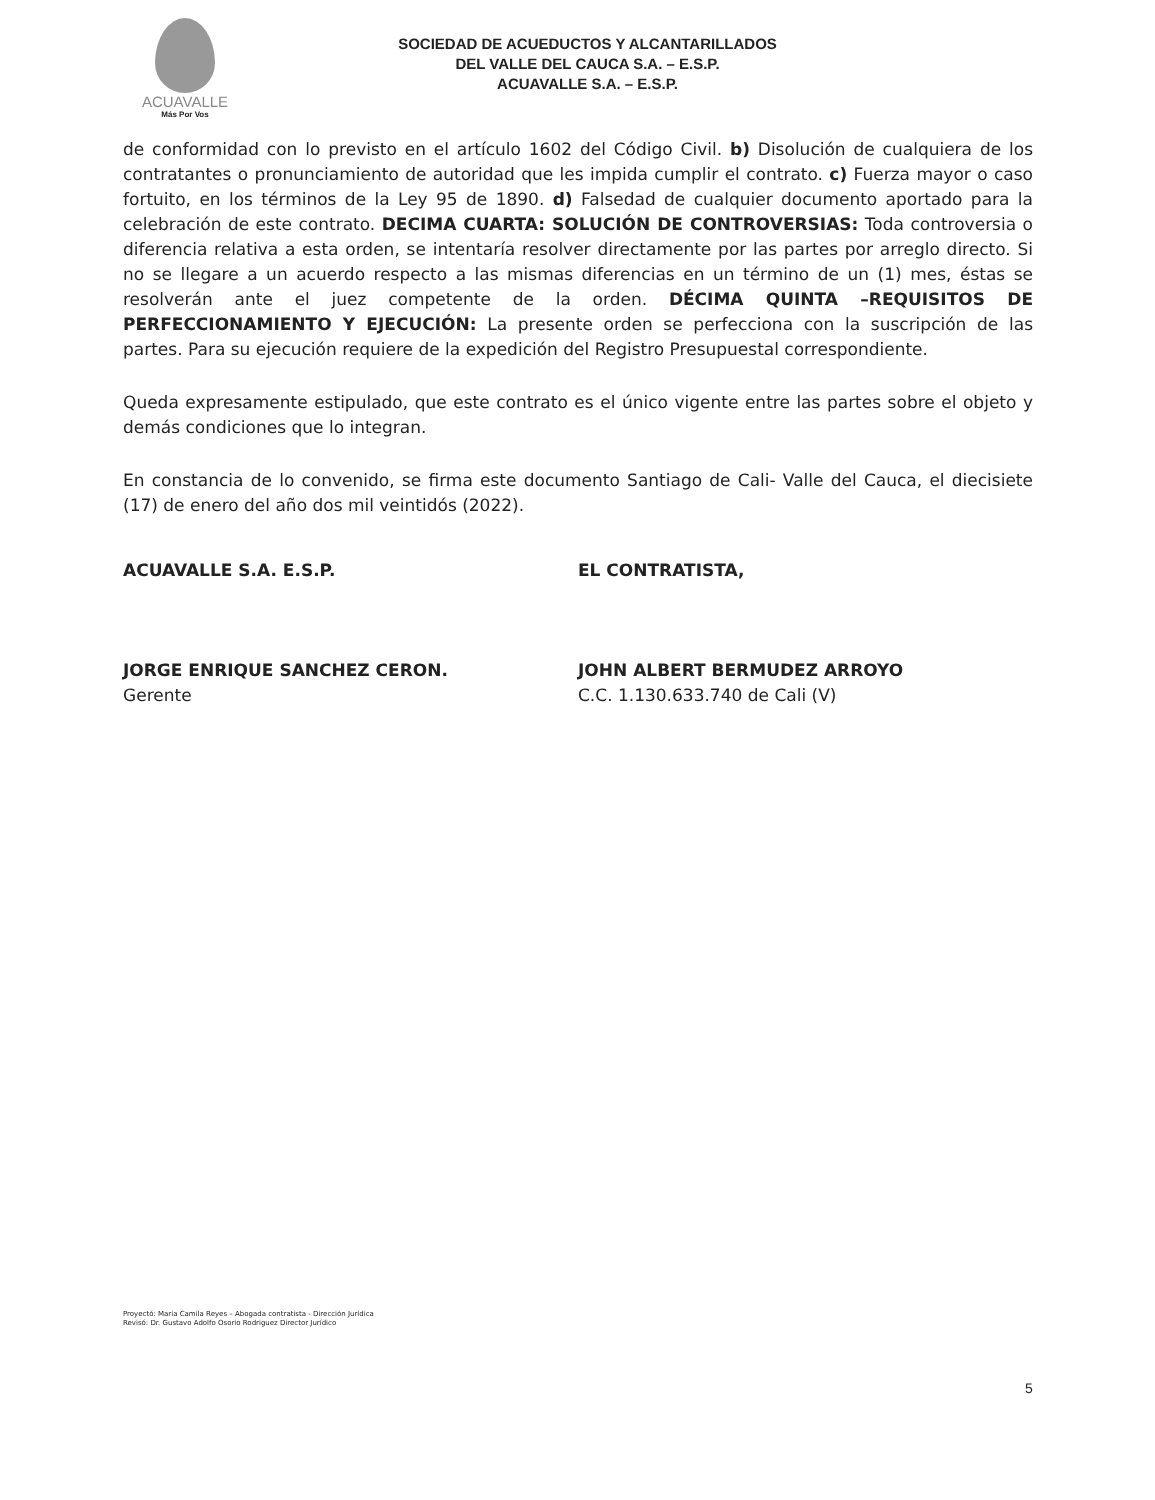ACUAVALLE
Más Por Vos
SOCIEDAD DE ACUEDUCTOS Y ALCANTARILLADOS
DEL VALLE DEL CAUCA S.A. – E.S.P.
ACUAVALLE S.A. – E.S.P.
de conformidad con lo previsto en el artículo 1602 del Código Civil. b) Disolución de cualquiera de los contratantes o pronunciamiento de autoridad que les impida cumplir el contrato. c) Fuerza mayor o caso fortuito, en los términos de la Ley 95 de 1890. d) Falsedad de cualquier documento aportado para la celebración de este contrato. DECIMA CUARTA: SOLUCIÓN DE CONTROVERSIAS: Toda controversia o diferencia relativa a esta orden, se intentaría resolver directamente por las partes por arreglo directo. Si no se llegare a un acuerdo respecto a las mismas diferencias en un término de un (1) mes, éstas se resolverán ante el juez competente de la orden. DÉCIMA QUINTA –REQUISITOS DE PERFECCIONAMIENTO Y EJECUCIÓN: La presente orden se perfecciona con la suscripción de las partes. Para su ejecución requiere de la expedición del Registro Presupuestal correspondiente.
Queda expresamente estipulado, que este contrato es el único vigente entre las partes sobre el objeto y demás condiciones que lo integran.
En constancia de lo convenido, se firma este documento Santiago de Cali- Valle del Cauca, el diecisiete (17) de enero del año dos mil veintidós (2022).
ACUAVALLE S.A. E.S.P.
JORGE ENRIQUE SANCHEZ CERON.
Gerente
EL CONTRATISTA,
JOHN ALBERT BERMUDEZ ARROYO
C.C. 1.130.633.740 de Cali (V)
Proyectó: Maria Camila Reyes – Abogada contratista - Dirección Jurídica
Revisó: Dr. Gustavo Adolfo Osorio Rodriguez Director Jurídico
5